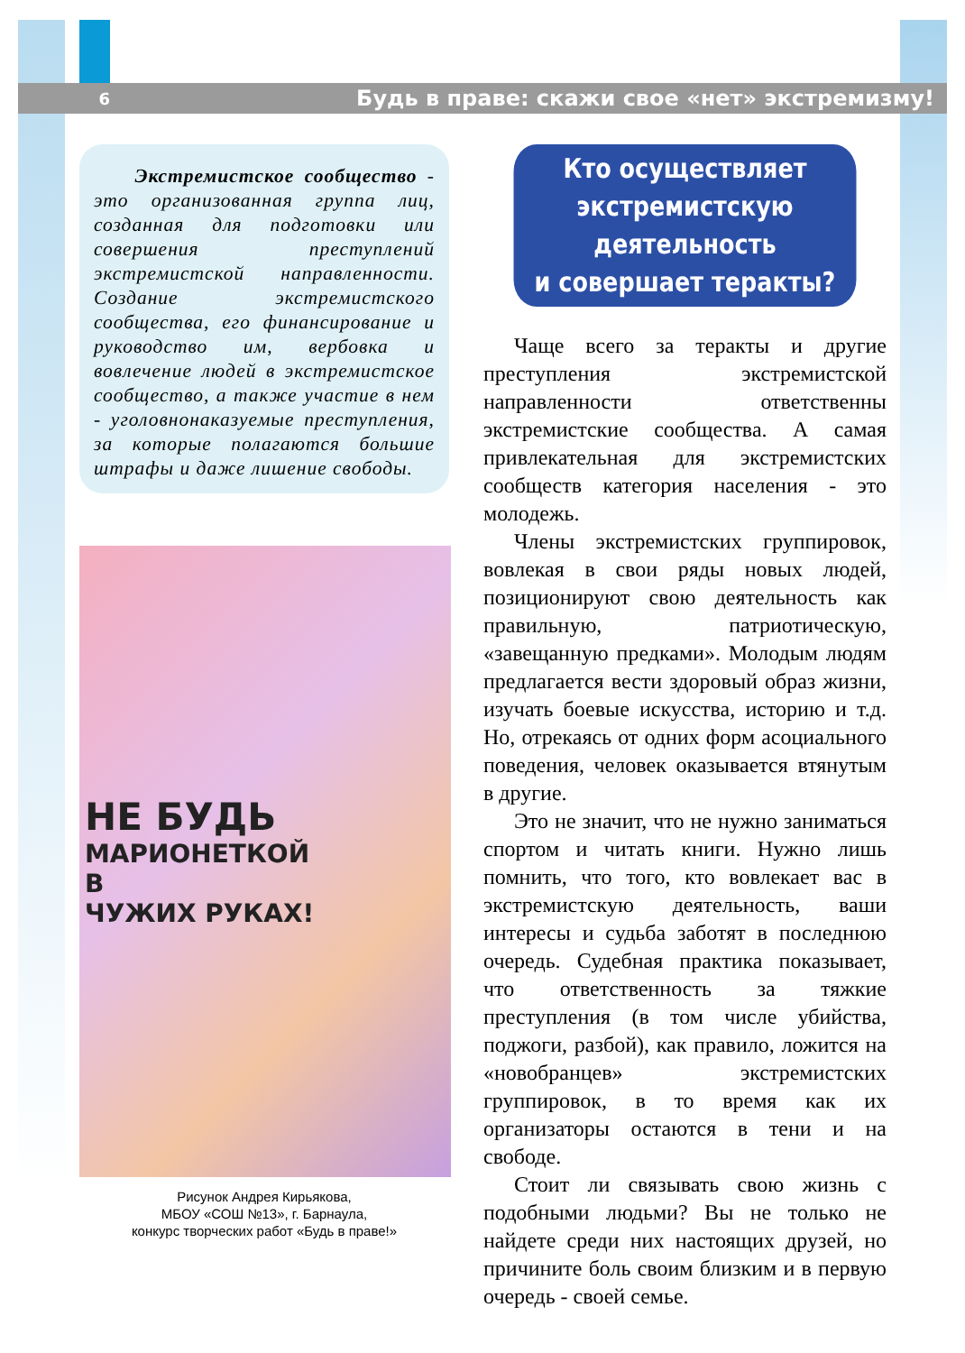6 Будь в праве: скажи свое «нет» экстремизму!
Экстремистское сообщество - это организованная группа лиц, созданная для подготовки или совершения преступлений экстремистской направленности. Создание экстремистского сообщества, его финансирование и руководство им, вербовка и вовлечение людей в экстремистское сообщество, а также участие в нем - уголовнонаказуемые преступления, за которые полагаются большие штрафы и даже лишение свободы.
НЕ БУДЬ
МАРИОНЕТКОЙ
В
ЧУЖИХ РУКАХ!
Рисунок Андрея Кирьякова,
МБОУ «СОШ №13», г. Барнаула,
конкурс творческих работ «Будь в праве!»
Кто осуществляет
экстремистскую деятельность
и совершает теракты?
Чаще всего за теракты и другие преступления экстремистской направленности ответственны экстремистские сообщества. А самая привлекательная для экстремистских сообществ категория населения - это молодежь.
Члены экстремистских группировок, вовлекая в свои ряды новых людей, позиционируют свою деятельность как правильную, патриотическую, «завещанную предками». Молодым людям предлагается вести здоровый образ жизни, изучать боевые искусства, историю и т.д. Но, отрекаясь от одних форм асоциального поведения, человек оказывается втянутым в другие.
Это не значит, что не нужно заниматься спортом и читать книги. Нужно лишь помнить, что того, кто вовлекает вас в экстремистскую деятельность, ваши интересы и судьба заботят в последнюю очередь. Судебная практика показывает, что ответственность за тяжкие преступления (в том числе убийства, поджоги, разбой), как правило, ложится на «новобранцев» экстремистских группировок, в то время как их организаторы остаются в тени и на свободе.
Стоит ли связывать свою жизнь с подобными людьми? Вы не только не найдете среди них настоящих друзей, но причините боль своим близким и в первую очередь - своей семье.